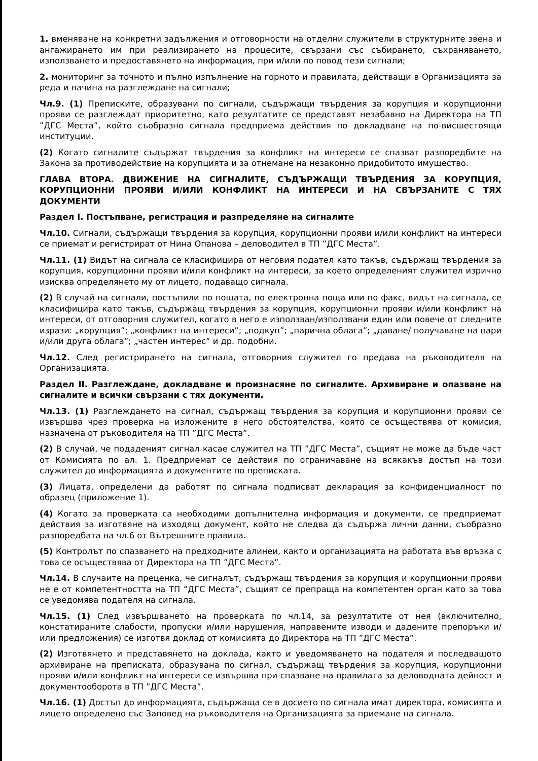1. вменяване на конкретни задължения и отговорности на отделни служители в структурните звена и ангажирането им при реализирането на процесите, свързани със събирането, съхраняването, използването и предоставянето на информация, при и/или по повод тези сигнали;
2. мониторинг за точното и пълно изпълнение на горното и правилата, действащи в Организацията за реда и начина на разглеждане на сигнали;
Чл.9. (1) Преписките, образувани по сигнали, съдържащи твърдения за корупция и корупционни прояви се разглеждат приоритетно, като резултатите се представят незабавно на Директора на ТП ”ДГС Места”, който съобразно сигнала предприема действия по докладване на по-висшестоящи институции.
(2) Когато сигналите съдържат твърдения за конфликт на интереси се спазват разпоредбите на Закона за противодействие на корупцията и за отнемане на незаконно придобитото имущество.
ГЛАВА ВТОРА. ДВИЖЕНИЕ НА СИГНАЛИТЕ, СЪДЪРЖАЩИ ТВЪРДЕНИЯ ЗА КОРУПЦИЯ, КОРУПЦИОННИ ПРОЯВИ И/ИЛИ КОНФЛИКТ НА ИНТЕРЕСИ И НА СВЪРЗАНИТЕ С ТЯХ ДОКУМЕНТИ
Раздел I. Постъпване, регистрация и разпределяне на сигналите
Чл.10. Сигнали, съдържащи твърдения за корупция, корупционни прояви и/или конфликт на интереси се приемат и регистрират от Нина Опанова – деловодител в ТП ”ДГС Места”.
Чл.11. (1) Видът на сигнала се класифицира от неговия подател като такъв, съдържащ твърдения за корупция, корупционни прояви и/или конфликт на интереси, за което определеният служител изрично изисква определянето му от лицето, подаващо сигнала.
(2) В случай на сигнали, постъпили по пощата, по електронна поща или по факс, видът на сигнала, се класифицира като такъв, съдържащ твърдения за корупция, корупционни прояви и/или конфликт на интереси, от отговорния служител, когато в него е използван/използвани един или повече от следните изрази: „корупция”; „конфликт на интереси”; „подкуп”; „парична облага”; „даване/ получаване на пари и/или друга облага”; „частен интерес” и др. подобни.
Чл.12. След регистрирането на сигнала, отговорния служител го предава на ръководителя на Организацията.
Раздел II. Разглеждане, докладване и произнасяне по сигналите. Архивиране и опазване на сигналите и всички свързани с тях документи.
Чл.13. (1) Разглеждането на сигнал, съдържащ твърдения за корупция и корупционни прояви се извършва чрез проверка на изложените в него обстоятелства, която се осъществява от комисия, назначена от ръководителя на ТП ”ДГС Места”.
(2) В случай, че подаденият сигнал касае служител на ТП ”ДГС Места”, същият не може да бъде част от Комисията по ал. 1. Предприемат се действия по ограничаване на всякакъв достъп на този служител до информацията и документите по преписката.
(3) Лицата, определени да работят по сигнала подписват декларация за конфиденциалност по образец (приложение 1).
(4) Когато за проверката са необходими допълнителна информация и документи, се предприемат действия за изготвяне на изходящ документ, който не следва да съдържа лични данни, съобразно разпоредбата на чл.6 от Вътрешните правила.
(5) Контролът по спазването на предходните алинеи, както и организацията на работата във връзка с това се осъществява от Директора на ТП ”ДГС Места”.
Чл.14. В случаите на преценка, че сигналът, съдържащ твърдения за корупция и корупционни прояви не е от компетентността на ТП ”ДГС Места”, същият се препраща на компетентен орган като за това се уведомява подателя на сигнала.
Чл.15. (1) След извършването на проверката по чл.14, за резултатите от нея (включително, констатираните слабости, пропуски и/или нарушения, направените изводи и дадените препоръки и/или предложения) се изготвя доклад от комисията до Директора на ТП ”ДГС Места”.
(2) Изготвянето и представянето на доклада, както и уведомяването на подателя и последващото архивиране на преписката, образувана по сигнал, съдържащ твърдения за корупция, корупционни прояви и/или конфликт на интереси се извършва при спазване на правилата за деловодната дейност и документооборота в ТП ”ДГС Места”.
Чл.16. (1) Достъп до информацията, съдържаща се в досието по сигнала имат директора, комисията и лицето определено със Заповед на ръководителя на Организацията за приемане на сигнала.